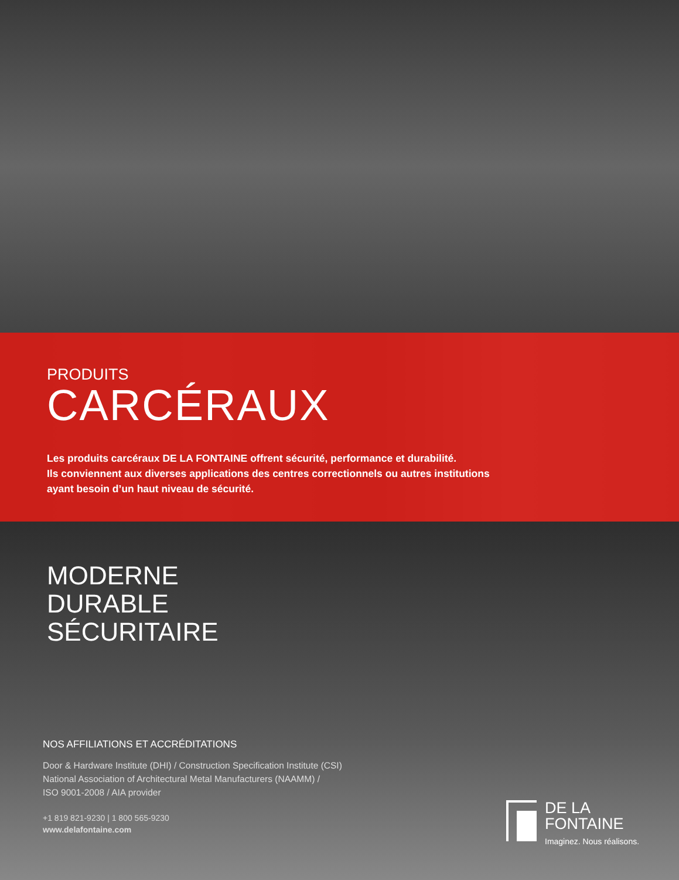PRODUITS
CARCÉRAUX
Les produits carcéraux DE LA FONTAINE offrent sécurité, performance et durabilité.
Ils conviennent aux diverses applications des centres correctionnels ou autres institutions
ayant besoin d’un haut niveau de sécurité.
MODERNE
DURABLE
SÉCURITAIRE
NOS AFFILIATIONS ET ACCRÉDITATIONS
Door & Hardware Institute (DHI) / Construction Specification Institute (CSI)
National Association of Architectural Metal Manufacturers (NAAMM) /
ISO 9001-2008 / AIA provider
+1 819 821-9230 | 1 800 565-9230
www.delafontaine.com
DE LA
FONTAINE
Imaginez. Nous réalisons.